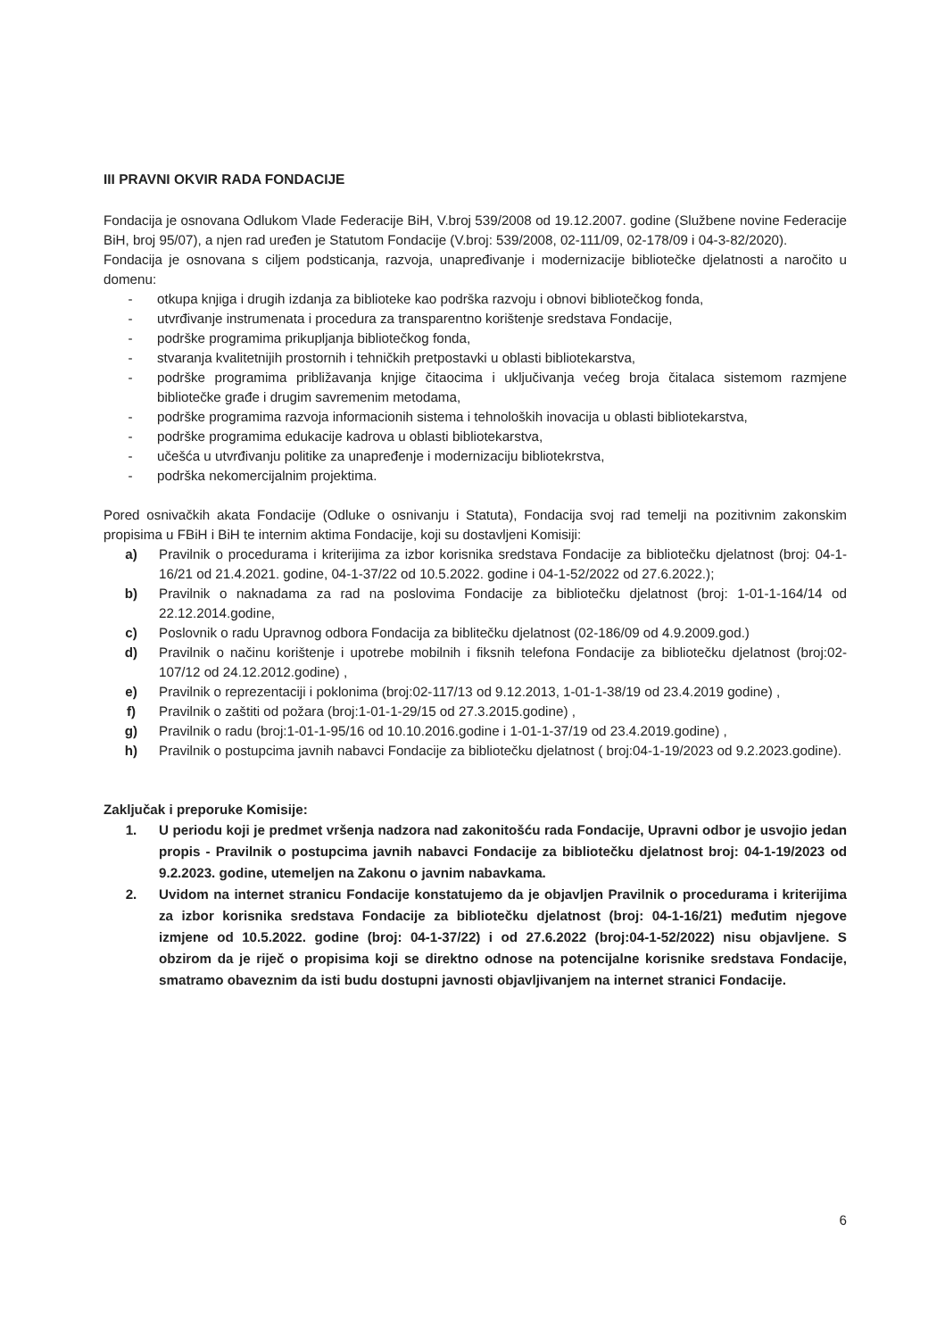III PRAVNI OKVIR RADA FONDACIJE
Fondacija je osnovana Odlukom Vlade Federacije BiH, V.broj 539/2008 od 19.12.2007. godine (Službene novine Federacije BiH, broj 95/07), a njen rad uređen je Statutom Fondacije (V.broj: 539/2008, 02-111/09, 02-178/09 i 04-3-82/2020).
Fondacija je osnovana s ciljem podsticanja, razvoja, unapređivanje i modernizacije bibliotečke djelatnosti a naročito u domenu:
- otkupa knjiga i drugih izdanja za biblioteke kao podrška razvoju i obnovi bibliotečkog fonda,
- utvrđivanje instrumenata i procedura za transparentno korištenje sredstava Fondacije,
- podrške programima prikupljanja bibliotečkog fonda,
- stvaranja kvalitetnijih prostornih i tehničkih pretpostavki u oblasti bibliotekarstva,
- podrške programima približavanja knjige čitaocima i uključivanja većeg broja čitalaca sistemom razmjene bibliotečke građe i drugim savremenim metodama,
- podrške programima razvoja informacionih sistema i tehnoloških inovacija u oblasti bibliotekarstva,
- podrške programima edukacije kadrova u oblasti bibliotekarstva,
- učešća u utvrđivanju politike za unapređenje i modernizaciju bibliotekrstva,
- podrška nekomercijalnim projektima.
Pored osnivačkih akata Fondacije (Odluke o osnivanju i Statuta), Fondacija svoj rad temelji na pozitivnim zakonskim propisima u FBiH i BiH te internim aktima Fondacije, koji su dostavljeni Komisiji:
a) Pravilnik o procedurama i kriterijima za izbor korisnika sredstava Fondacije za bibliotečku djelatnost (broj: 04-1-16/21 od 21.4.2021. godine, 04-1-37/22 od 10.5.2022. godine i 04-1-52/2022 od 27.6.2022.);
b) Pravilnik o naknadama za rad na poslovima Fondacije za bibliotečku djelatnost (broj: 1-01-1-164/14 od 22.12.2014.godine,
c) Poslovnik o radu Upravnog odbora Fondacija za biblitečku djelatnost (02-186/09 od 4.9.2009.god.)
d) Pravilnik o načinu korištenje i upotrebe mobilnih i fiksnih telefona Fondacije za bibliotečku djelatnost (broj:02-107/12 od 24.12.2012.godine) ,
e) Pravilnik o reprezentaciji i poklonima (broj:02-117/13 od 9.12.2013, 1-01-1-38/19 od 23.4.2019 godine) ,
f) Pravilnik o zaštiti od požara (broj:1-01-1-29/15 od 27.3.2015.godine) ,
g) Pravilnik o radu (broj:1-01-1-95/16 od 10.10.2016.godine i 1-01-1-37/19 od 23.4.2019.godine) ,
h) Pravilnik o postupcima javnih nabavci Fondacije za bibliotečku djelatnost ( broj:04-1-19/2023 od 9.2.2023.godine).
Zaključak i preporuke Komisije:
1. U periodu koji je predmet vršenja nadzora nad zakonitošću rada Fondacije, Upravni odbor je usvojio jedan propis - Pravilnik o postupcima javnih nabavci Fondacije za bibliotečku djelatnost broj: 04-1-19/2023 od 9.2.2023. godine, utemeljen na Zakonu o javnim nabavkama.
2. Uvidom na internet stranicu Fondacije konstatujemo da je objavljen Pravilnik o procedurama i kriterijima za izbor korisnika sredstava Fondacije za bibliotečku djelatnost (broj: 04-1-16/21) međutim njegove izmjene od 10.5.2022. godine (broj: 04-1-37/22) i od 27.6.2022 (broj:04-1-52/2022) nisu objavljene. S obzirom da je riječ o propisima koji se direktno odnose na potencijalne korisnike sredstava Fondacije, smatramo obaveznim da isti budu dostupni javnosti objavljivanjem na internet stranici Fondacije.
6